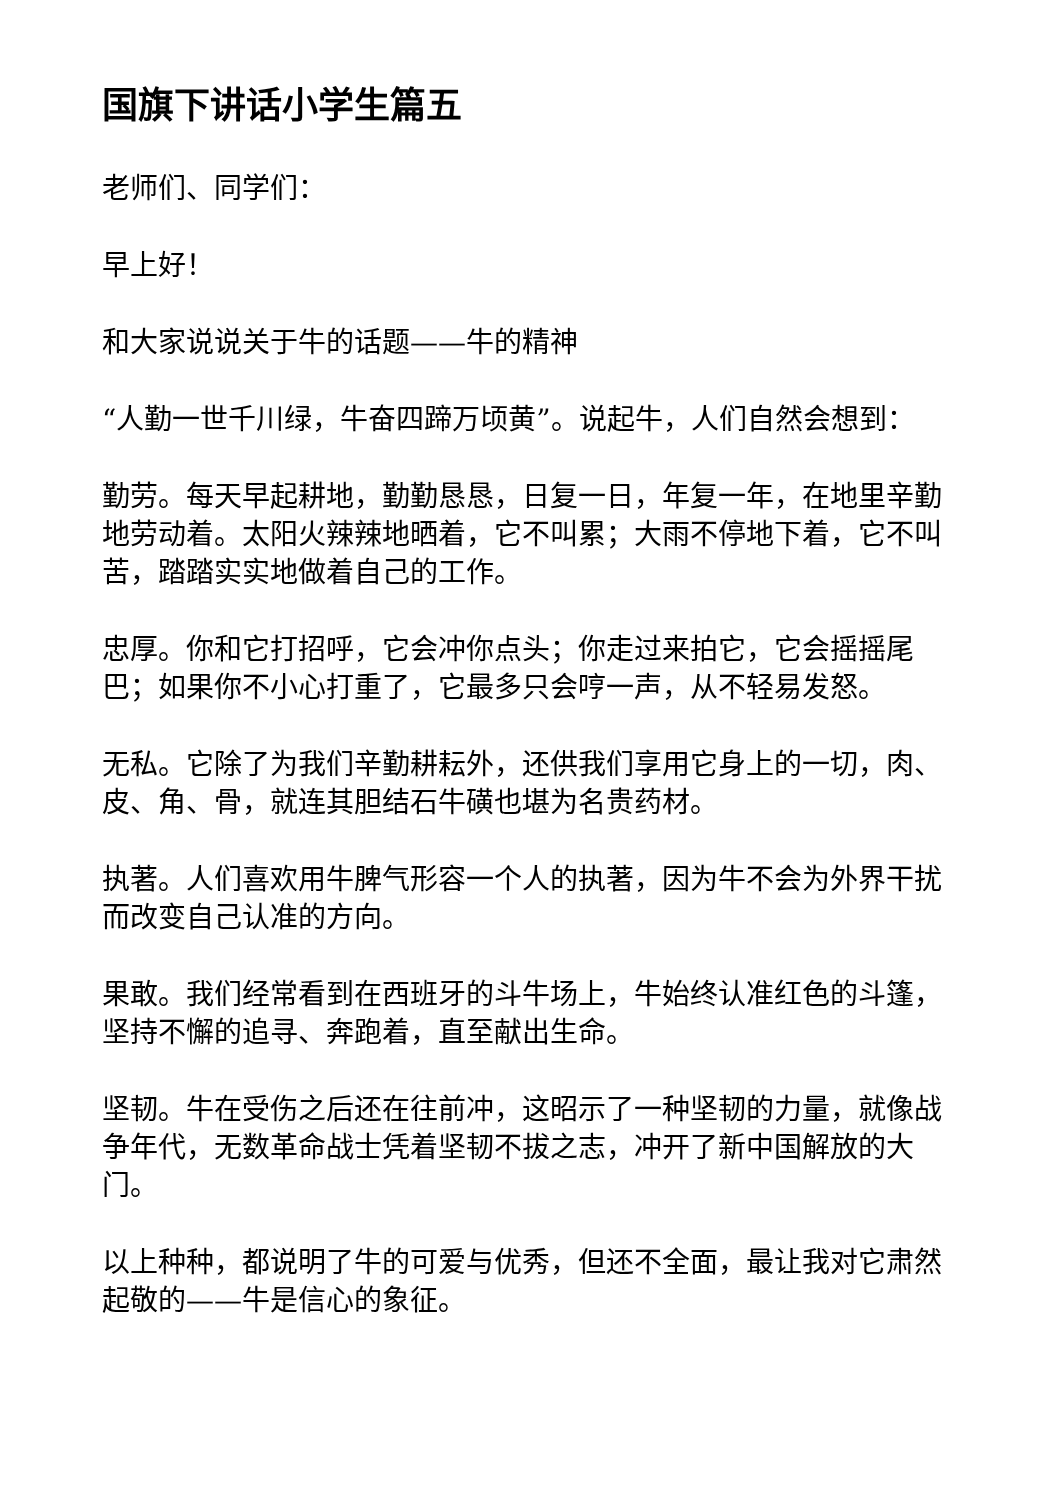国旗下讲话小学生篇五
老师们、同学们：
早上好！
和大家说说关于牛的话题——牛的精神
“人勤一世千川绿，牛奋四蹄万顷黄”。说起牛，人们自然会想到：
勤劳。每天早起耕地，勤勤恳恳，日复一日，年复一年，在地里辛勤地劳动着。太阳火辣辣地晒着，它不叫累；大雨不停地下着，它不叫苦，踏踏实实地做着自己的工作。
忠厚。你和它打招呼，它会冲你点头；你走过来拍它，它会摇摇尾巴；如果你不小心打重了，它最多只会哼一声，从不轻易发怒。
无私。它除了为我们辛勤耕耘外，还供我们享用它身上的一切，肉、皮、角、骨，就连其胆结石牛磺也堪为名贵药材。
执著。人们喜欢用牛脾气形容一个人的执著，因为牛不会为外界干扰而改变自己认准的方向。
果敢。我们经常看到在西班牙的斗牛场上，牛始终认准红色的斗篷，坚持不懈的追寻、奔跑着，直至献出生命。
坚韧。牛在受伤之后还在往前冲，这昭示了一种坚韧的力量，就像战争年代，无数革命战士凭着坚韧不拔之志，冲开了新中国解放的大门。
以上种种，都说明了牛的可爱与优秀，但还不全面，最让我对它肃然起敬的——牛是信心的象征。